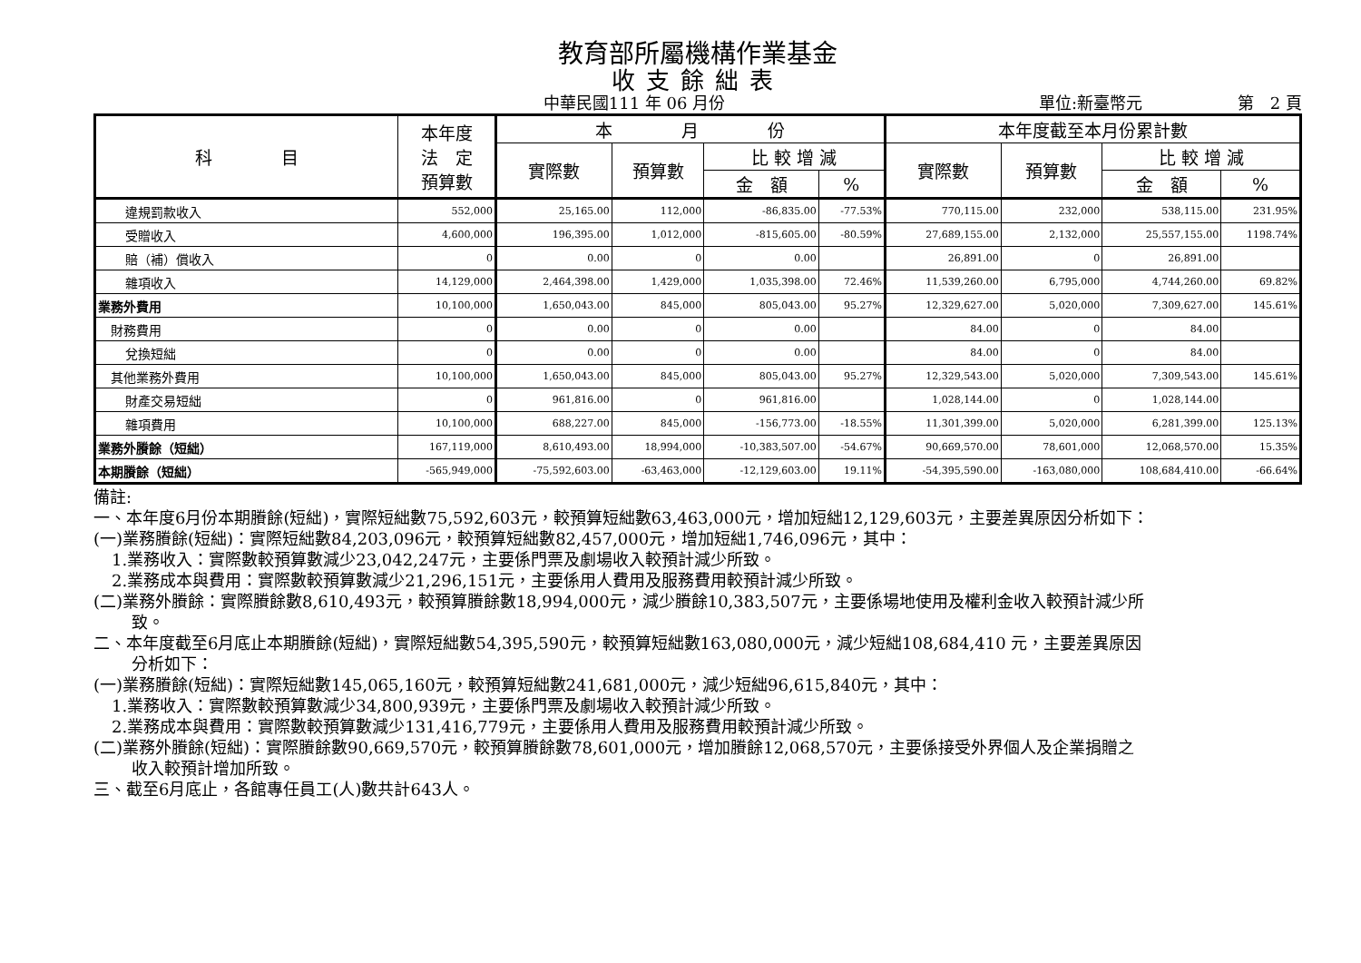教育部所屬機構作業基金
收支餘絀表
中華民國111 年 06 月份 單位:新臺幣元 第　2 頁
| 科 目 | 本年度 法 定 預算數 | 本 月 份 | | | | 本年度截至本月份累計數 | | | |
| --- | --- | --- | --- | --- | --- | --- | --- | --- | --- |
| | | 實際數 | 預算數 | 比 較 增 減 | | 實際數 | 預算數 | 比 較 增 減 | |
| | | | | 金 額 | % | | | 金 額 | % |
| 違規罰款收入 | 552,000 | 25,165.00 | 112,000 | -86,835.00 | -77.53% | 770,115.00 | 232,000 | 538,115.00 | 231.95% |
| 受贈收入 | 4,600,000 | 196,395.00 | 1,012,000 | -815,605.00 | -80.59% | 27,689,155.00 | 2,132,000 | 25,557,155.00 | 1198.74% |
| 賠（補）償收入 | 0 | 0.00 | 0 | 0.00 | | 26,891.00 | 0 | 26,891.00 | |
| 雜項收入 | 14,129,000 | 2,464,398.00 | 1,429,000 | 1,035,398.00 | 72.46% | 11,539,260.00 | 6,795,000 | 4,744,260.00 | 69.82% |
| 業務外費用 | 10,100,000 | 1,650,043.00 | 845,000 | 805,043.00 | 95.27% | 12,329,627.00 | 5,020,000 | 7,309,627.00 | 145.61% |
| 財務費用 | 0 | 0.00 | 0 | 0.00 | | 84.00 | 0 | 84.00 | |
| 兌換短絀 | 0 | 0.00 | 0 | 0.00 | | 84.00 | 0 | 84.00 | |
| 其他業務外費用 | 10,100,000 | 1,650,043.00 | 845,000 | 805,043.00 | 95.27% | 12,329,543.00 | 5,020,000 | 7,309,543.00 | 145.61% |
| 財產交易短絀 | 0 | 961,816.00 | 0 | 961,816.00 | | 1,028,144.00 | 0 | 1,028,144.00 | |
| 雜項費用 | 10,100,000 | 688,227.00 | 845,000 | -156,773.00 | -18.55% | 11,301,399.00 | 5,020,000 | 6,281,399.00 | 125.13% |
| 業務外賸餘（短絀） | 167,119,000 | 8,610,493.00 | 18,994,000 | -10,383,507.00 | -54.67% | 90,669,570.00 | 78,601,000 | 12,068,570.00 | 15.35% |
| 本期賸餘（短絀） | -565,949,000 | -75,592,603.00 | -63,463,000 | -12,129,603.00 | 19.11% | -54,395,590.00 | -163,080,000 | 108,684,410.00 | -66.64% |
備註:
一、本年度6月份本期賸餘(短絀)，實際短絀數75,592,603元，較預算短絀數63,463,000元，增加短絀12,129,603元，主要差異原因分析如下：
(一)業務賸餘(短絀)：實際短絀數84,203,096元，較預算短絀數82,457,000元，增加短絀1,746,096元，其中：
1.業務收入：實際數較預算數減少23,042,247元，主要係門票及劇場收入較預計減少所致。
2.業務成本與費用：實際數較預算數減少21,296,151元，主要係用人費用及服務費用較預計減少所致。
(二)業務外賸餘：實際賸餘數8,610,493元，較預算賸餘數18,994,000元，減少賸餘10,383,507元，主要係場地使用及權利金收入較預計減少所
致。
二、本年度截至6月底止本期賸餘(短絀)，實際短絀數54,395,590元，較預算短絀數163,080,000元，減少短絀108,684,410 元，主要差異原因
分析如下：
(一)業務賸餘(短絀)：實際短絀數145,065,160元，較預算短絀數241,681,000元，減少短絀96,615,840元，其中：
1.業務收入：實際數較預算數減少34,800,939元，主要係門票及劇場收入較預計減少所致。
2.業務成本與費用：實際數較預算數減少131,416,779元，主要係用人費用及服務費用較預計減少所致。
(二)業務外賸餘(短絀)：實際賸餘數90,669,570元，較預算賸餘數78,601,000元，增加賸餘12,068,570元，主要係接受外界個人及企業捐贈之
收入較預計增加所致。
三、截至6月底止，各館專任員工(人)數共計643人。